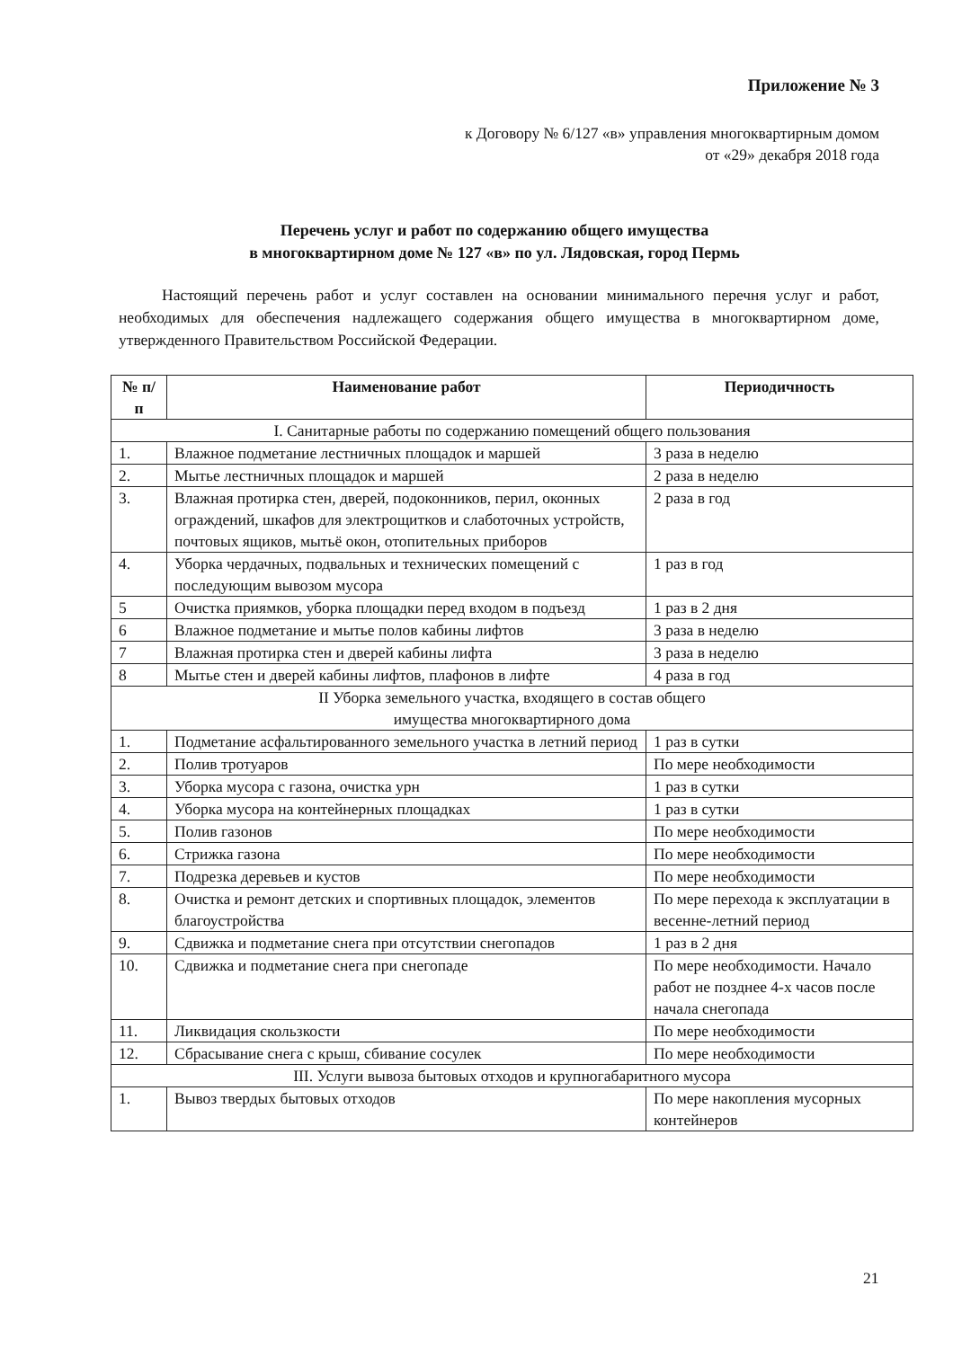Приложение № 3
к Договору № 6/127 «в» управления многоквартирным домом
от «29» декабря 2018 года
Перечень услуг и работ по содержанию общего имущества
в многоквартирном доме № 127 «в» по ул. Лядовская, город Пермь
Настоящий перечень работ и услуг составлен на основании минимального перечня услуг и работ, необходимых для обеспечения надлежащего содержания общего имущества в многоквартирном доме, утвержденного Правительством Российской Федерации.
| № п/п | Наименование работ | Периодичность |
| --- | --- | --- |
| I. Санитарные работы по содержанию помещений общего пользования | | |
| 1. | Влажное подметание лестничных площадок и маршей | 3 раза в неделю |
| 2. | Мытье лестничных площадок и маршей | 2 раза в неделю |
| 3. | Влажная протирка стен, дверей, подоконников, перил, оконных ограждений, шкафов для электрощитков и слаботочных устройств, почтовых ящиков, мытьё окон, отопительных приборов | 2 раза в год |
| 4. | Уборка чердачных, подвальных и технических помещений с последующим вывозом мусора | 1 раз в год |
| 5 | Очистка приямков, уборка площадки перед входом в подъезд | 1 раз в 2 дня |
| 6 | Влажное подметание и мытье полов кабины лифтов | 3 раза в неделю |
| 7 | Влажная протирка стен и дверей кабины лифта | 3 раза в неделю |
| 8 | Мытье стен и дверей кабины лифтов, плафонов в лифте | 4 раза в год |
| II Уборка земельного участка, входящего в состав общего имущества многоквартирного дома | | |
| 1. | Подметание асфальтированного земельного участка в летний период | 1 раз в сутки |
| 2. | Полив тротуаров | По мере необходимости |
| 3. | Уборка мусора с газона, очистка урн | 1 раз в сутки |
| 4. | Уборка мусора на контейнерных площадках | 1 раз в сутки |
| 5. | Полив газонов | По мере необходимости |
| 6. | Стрижка газона | По мере необходимости |
| 7. | Подрезка деревьев и кустов | По мере необходимости |
| 8. | Очистка и ремонт детских и спортивных площадок, элементов благоустройства | По мере перехода к эксплуатации в весенне-летний период |
| 9. | Сдвижка и подметание снега при отсутствии снегопадов | 1 раз в 2 дня |
| 10. | Сдвижка и подметание снега при снегопаде | По мере необходимости. Начало работ не позднее 4-х часов после начала снегопада |
| 11. | Ликвидация скользкости | По мере необходимости |
| 12. | Сбрасывание снега с крыш, сбивание сосулек | По мере необходимости |
| III. Услуги вывоза бытовых отходов и крупногабаритного мусора | | |
| 1. | Вывоз твердых бытовых отходов | По мере накопления мусорных контейнеров |
21